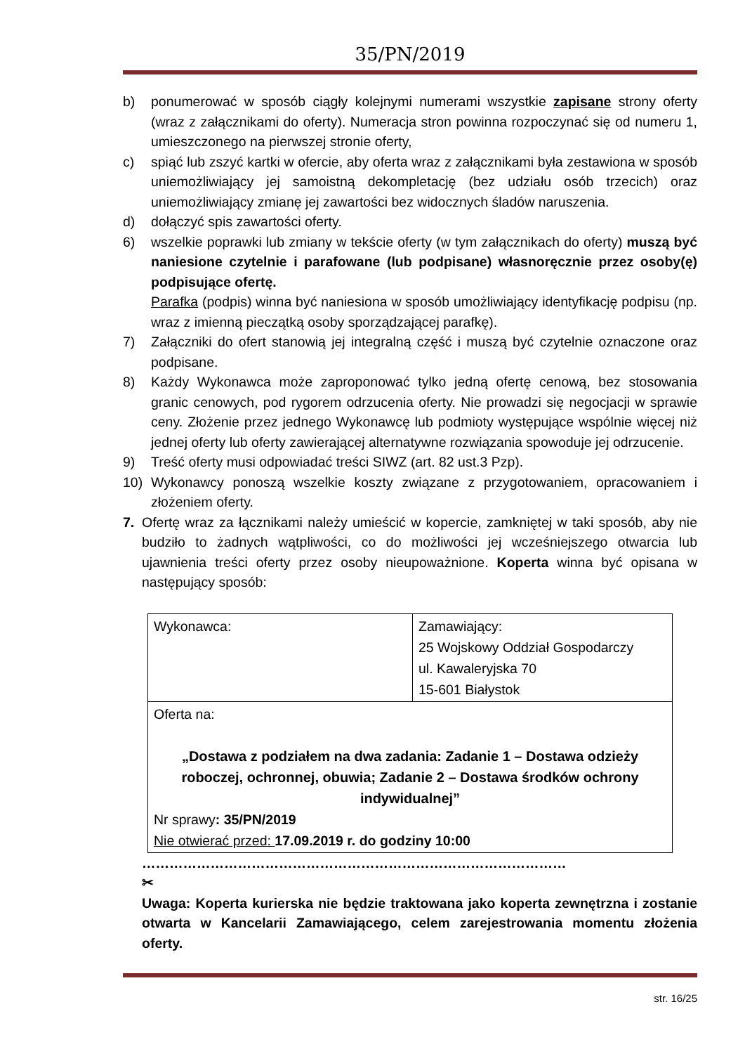35/PN/2019
b) ponumerować w sposób ciągły kolejnymi numerami wszystkie zapisane strony oferty (wraz z załącznikami do oferty). Numeracja stron powinna rozpoczynać się od numeru 1, umieszczonego na pierwszej stronie oferty,
c) spiąć lub zszyć kartki w ofercie, aby oferta wraz z załącznikami była zestawiona w sposób uniemożliwiający jej samoistną dekompletację (bez udziału osób trzecich) oraz uniemożliwiający zmianę jej zawartości bez widocznych śladów naruszenia.
d) dołączyć spis zawartości oferty.
6) wszelkie poprawki lub zmiany w tekście oferty (w tym załącznikach do oferty) muszą być naniesione czytelnie i parafowane (lub podpisane) własnoręcznie przez osoby(ę) podpisujące ofertę.
Parafka (podpis) winna być naniesiona w sposób umożliwiający identyfikację podpisu (np. wraz z imienną pieczątką osoby sporządzającej parafkę).
7) Załączniki do ofert stanowią jej integralną część i muszą być czytelnie oznaczone oraz podpisane.
8) Każdy Wykonawca może zaproponować tylko jedną ofertę cenową, bez stosowania granic cenowych, pod rygorem odrzucenia oferty. Nie prowadzi się negocjacji w sprawie ceny. Złożenie przez jednego Wykonawcę lub podmioty występujące wspólnie więcej niż jednej oferty lub oferty zawierającej alternatywne rozwiązania spowoduje jej odrzucenie.
9) Treść oferty musi odpowiadać treści SIWZ (art. 82 ust.3 Pzp).
10) Wykonawcy ponoszą wszelkie koszty związane z przygotowaniem, opracowaniem i złożeniem oferty.
7. Ofertę wraz za łącznikami należy umieścić w kopercie, zamkniętej w taki sposób, aby nie budziło to żadnych wątpliwości, co do możliwości jej wcześniejszego otwarcia lub ujawnienia treści oferty przez osoby nieupoważnione. Koperta winna być opisana w następujący sposób:
| Wykonawca: | Zamawiający: 25 Wojskowy Oddział Gospodarczy ul. Kawaleryjska 70 15-601 Białystok |
| Oferta na: „Dostawa z podziałem na dwa zadania: Zadanie 1 – Dostawa odzieży roboczej, ochronnej, obuwia; Zadanie 2 – Dostawa środków ochrony indywidualnej” Nr sprawy : 35/PN/2019 Nie otwierać przed: 17.09.2019 r. do godziny 10:00 | |
…………………………………………………………………………………
✂
Uwaga: Koperta kurierska nie będzie traktowana jako koperta zewnętrzna i zostanie otwarta w Kancelarii Zamawiającego, celem zarejestrowania momentu złożenia oferty.
str. 16/25